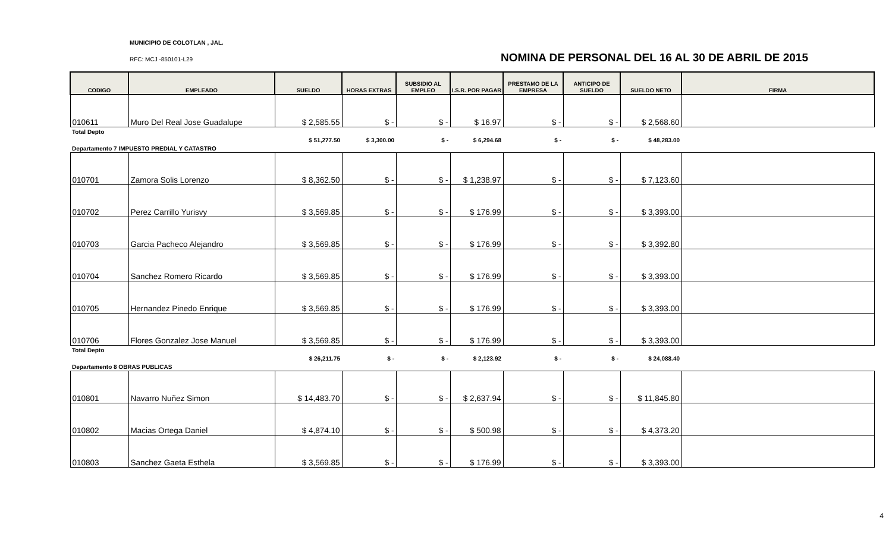MUNICIPIO DE COLOTLAN , JAL.
RFC: MCJ -850101-L29
NOMINA DE PERSONAL DEL 16 AL 30 DE ABRIL DE 2015
| CODIGO | EMPLEADO | SUELDO | HORAS EXTRAS | SUBSIDIO AL EMPLEO | I.S.R. POR PAGAR | PRESTAMO DE LA EMPRESA | ANTICIPO DE SUELDO | SUELDO NETO | FIRMA |
| --- | --- | --- | --- | --- | --- | --- | --- | --- | --- |
| 010611 | Muro Del Real Jose Guadalupe | $ 2,585.55 | $ - | $ - | $ 16.97 | $ - | $ - | $ 2,568.60 | |
| Total Depto | | | | | | | | | |
| | | $ 51,277.50 | $ 3,300.00 | $ - | $ 6,294.68 | $ - | $ - | $ 48,283.00 | |
| Departamento 7 IMPUESTO PREDIAL Y CATASTRO | | | | | | | | | |
| 010701 | Zamora Solis Lorenzo | $ 8,362.50 | $ - | $ - | $ 1,238.97 | $ - | $ - | $ 7,123.60 | |
| 010702 | Perez Carrillo Yurisvy | $ 3,569.85 | $ - | $ - | $ 176.99 | $ - | $ - | $ 3,393.00 | |
| 010703 | Garcia Pacheco Alejandro | $ 3,569.85 | $ - | $ - | $ 176.99 | $ - | $ - | $ 3,392.80 | |
| 010704 | Sanchez Romero Ricardo | $ 3,569.85 | $ - | $ - | $ 176.99 | $ - | $ - | $ 3,393.00 | |
| 010705 | Hernandez Pinedo Enrique | $ 3,569.85 | $ - | $ - | $ 176.99 | $ - | $ - | $ 3,393.00 | |
| 010706 | Flores Gonzalez Jose Manuel | $ 3,569.85 | $ - | $ - | $ 176.99 | $ - | $ - | $ 3,393.00 | |
| Total Depto | | | | | | | | | |
| | | $ 26,211.75 | $ - | $ - | $ 2,123.92 | $ - | $ - | $ 24,088.40 | |
| Departamento 8 OBRAS PUBLICAS | | | | | | | | | |
| 010801 | Navarro Nuñez Simon | $ 14,483.70 | $ - | $ - | $ 2,637.94 | $ - | $ - | $ 11,845.80 | |
| 010802 | Macias Ortega Daniel | $ 4,874.10 | $ - | $ - | $ 500.98 | $ - | $ - | $ 4,373.20 | |
| 010803 | Sanchez Gaeta Esthela | $ 3,569.85 | $ - | $ - | $ 176.99 | $ - | $ - | $ 3,393.00 | |
4